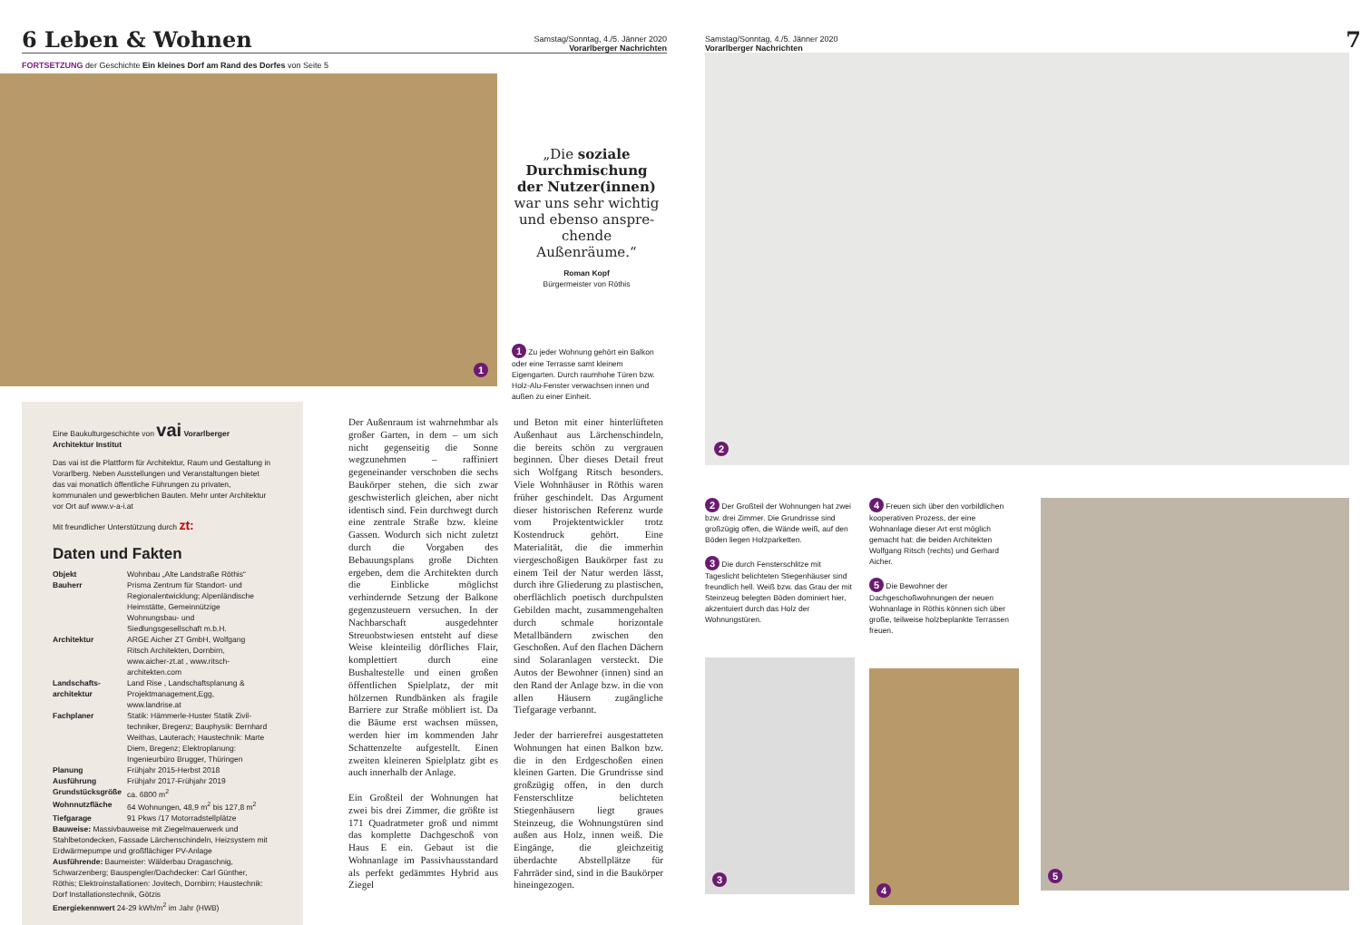6 Leben & Wohnen
Samstag/Sonntag, 4./5. Jänner 2020
Vorarlberger Nachrichten
FORTSETZUNG der Geschichte Ein kleines Dorf am Rand des Dorfes von Seite 5
1
„Die soziale Durchmischung der Nutzer(innen) war uns sehr wichtig und ebenso anspre-chende Außenräume.“
Roman Kopf
Bürgermeister von Röthis
1 Zu jeder Wohnung gehört ein Balkon oder eine Terrasse samt kleinem Eigengarten. Durch raumhohe Türen bzw. Holz-Alu-Fenster verwachsen innen und außen zu einer Einheit.
Eine Baukulturgeschichte von vai Vorarlberger Architektur Institut
Das vai ist die Plattform für Architektur, Raum und Gestaltung in Vorarlberg. Neben Ausstellungen und Veranstaltungen bietet das vai monatlich öffentliche Führungen zu privaten, kommunalen und gewerblichen Bauten. Mehr unter Architektur vor Ort auf www.v-a-i.at
Mit freundlicher Unterstützung durch zt:
Daten und Fakten
| Objekt | Wohnbau „Alte Landstraße Röthis“ |
| Bauherr | Prisma Zentrum für Standort- und Regionalentwicklung; Alpenländische Heimstätte, Gemeinnützige Wohnungsbau- und Siedlungsgesellschaft m.b.H. |
| Architektur | ARGE Aicher ZT GmbH, Wolfgang Ritsch Architekten, Dornbirn, www.aicher-zt.at , www.ritsch-architekten.com |
| Landschafts-architektur | Land Rise , Landschaftsplanung & Projektmanagement,Egg, www.landrise.at |
| Fachplaner | Statik: Hämmerle-Huster Statik Zivil-techniker, Bregenz; Bauphysik: Bernhard Weithas, Lauterach; Haustechnik: Marte Diem, Bregenz; Elektroplanung: Ingenieurbüro Brugger, Thüringen |
| Planung | Frühjahr 2015-Herbst 2018 |
| Ausführung | Frühjahr 2017-Frühjahr 2019 |
| Grundstücksgröße | ca. 6800 m<sup>2</sup> |
| Wohnnutzfläche | 64 Wohnungen, 48,9 m<sup>2</sup> bis 127,8 m<sup>2</sup> |
| Tiefgarage | 91 Pkws /17 Motorradstellplätze |
Bauweise: Massivbauweise mit Ziegelmauerwerk und Stahlbetondecken, Fassade Lärchenschindeln, Heizsystem mit Erdwärmepumpe und großflächiger PV-Anlage
Ausführende: Baumeister: Wälderbau Dragaschnig, Schwarzenberg; Bauspengler/Dachdecker: Carl Günther, Röthis; Elektroinstallationen: Jovitech, Dornbirn; Haustechnik: Dorf Installationstechnik, Götzis
Energiekennwert 24-29 kWh/m<sup>2</sup> im Jahr (HWB)
Der Außenraum ist wahrnehmbar als großer Garten, in dem – um sich nicht gegenseitig die Sonne wegzunehmen – raffiniert gegeneinander verschoben die sechs Baukörper stehen, die sich zwar geschwisterlich gleichen, aber nicht identisch sind. Fein durchwegt durch eine zentrale Straße bzw. kleine Gassen. Wodurch sich nicht zuletzt durch die Vorgaben des Bebauungsplans große Dichten ergeben, dem die Architekten durch die Einblicke möglichst verhindernde Setzung der Balkone gegenzusteuern versuchen. In der Nachbarschaft ausgedehnter Streuobstwiesen entsteht auf diese Weise kleinteilig dörfliches Flair, komplettiert durch eine Bushaltestelle und einen großen öffentlichen Spielplatz, der mit hölzernen Rundbänken als fragile Barriere zur Straße möbliert ist. Da die Bäume erst wachsen müssen, werden hier im kommenden Jahr Schattenzelte aufgestellt. Einen zweiten kleineren Spielplatz gibt es auch innerhalb der Anlage.
Ein Großteil der Wohnungen hat zwei bis drei Zimmer, die größte ist 171 Quadratmeter groß und nimmt das komplette Dachgeschoß von Haus E ein. Gebaut ist die Wohnanlage im Passivhausstandard als perfekt gedämmtes Hybrid aus Ziegel
und Beton mit einer hinterlüfteten Außenhaut aus Lärchenschindeln, die bereits schön zu vergrauen beginnen. Über dieses Detail freut sich Wolfgang Ritsch besonders. Viele Wohnhäuser in Röthis waren früher geschindelt. Das Argument dieser historischen Referenz wurde vom Projektentwickler trotz Kostendruck gehört. Eine Materialität, die die immerhin viergeschoßigen Baukörper fast zu einem Teil der Natur werden lässt, durch ihre Gliederung zu plastischen, oberflächlich poetisch durchpulsten Gebilden macht, zusammengehalten durch schmale horizontale Metallbändern zwischen den Geschoßen. Auf den flachen Dächern sind Solaranlagen versteckt. Die Autos der Bewohner (innen) sind an den Rand der Anlage bzw. in die von allen Häusern zugängliche Tiefgarage verbannt.
Jeder der barrierefrei ausgestatteten Wohnungen hat einen Balkon bzw. die in den Erdgeschoßen einen kleinen Garten. Die Grundrisse sind großzügig offen, in den durch Fensterschlitze belichteten Stiegenhäusern liegt graues Steinzeug, die Wohnungstüren sind außen aus Holz, innen weiß. Die Eingänge, die gleichzeitig überdachte Abstellplätze für Fahrräder sind, sind in die Baukörper hineingezogen.
Samstag/Sonntag, 4./5. Jänner 2020
Vorarlberger Nachrichten
7
2
2 Der Großteil der Wohnungen hat zwei bzw. drei Zimmer. Die Grundrisse sind großzügig offen, die Wände weiß, auf den Böden liegen Holzparketten.
3 Die durch Fensterschlitze mit Tageslicht belichteten Stiegenhäuser sind freundlich hell. Weiß bzw. das Grau der mit Steinzeug belegten Böden dominiert hier, akzentuiert durch das Holz der Wohnungstüren.
3
4 Freuen sich über den vorbildlichen kooperativen Prozess, der eine Wohnanlage dieser Art erst möglich gemacht hat: die beiden Architekten Wolfgang Ritsch (rechts) und Gerhard Aicher.
5 Die Bewohner der Dachgeschoßwohnungen der neuen Wohnanlage in Röthis können sich über große, teilweise holzbeplankte Terrassen freuen.
4
5